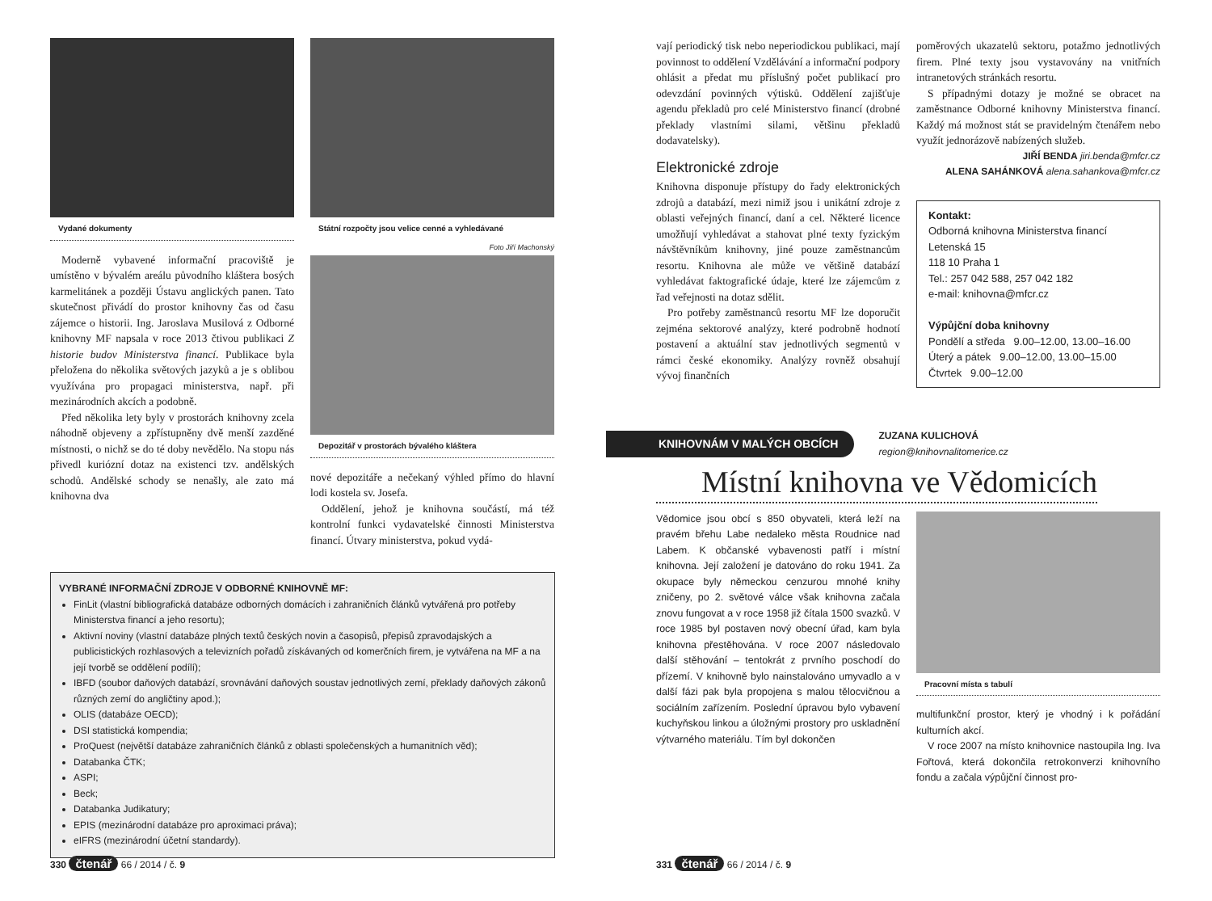Vydané dokumenty
Moderně vybavené informační pracoviště je umístěno v bývalém areálu původního kláštera bosých karmelitánek a později Ústavu anglických panen. Tato skutečnost přivádí do prostor knihovny čas od času zájemce o historii. Ing. Jaroslava Musilová z Odborné knihovny MF napsala v roce 2013 čtivou publikaci Z historie budov Ministerstva financí. Publikace byla přeložena do několika světových jazyků a je s oblibou využívána pro propagaci ministerstva, např. při mezinárodních akcích a podobně.
Před několika lety byly v prostorách knihovny zcela náhodně objeveny a zpřístupněny dvě menší zazděné místnosti, o nichž se do té doby nevědělo. Na stopu nás přivedl kuriózní dotaz na existenci tzv. andělských schodů. Andělské schody se nenašly, ale zato má knihovna dva
Státní rozpočty jsou velice cenné a vyhledávané
Foto Jiří Machonský
Depozitář v prostorách bývalého kláštera
nové depozitáře a nečekaný výhled přímo do hlavní lodi kostela sv. Josefa.
Oddělení, jehož je knihovna součástí, má též kontrolní funkci vydavatelské činnosti Ministerstva financí. Útvary ministerstva, pokud vydá-
VYBRANÉ INFORMAČNÍ ZDROJE V ODBORNÉ KNIHOVNĚ MF:
FinLit (vlastní bibliografická databáze odborných domácích i zahraničních článků vytvářená pro potřeby Ministerstva financí a jeho resortu);
Aktivní noviny (vlastní databáze plných textů českých novin a časopisů, přepisů zpravodajských a publicistických rozhlasových a televizních pořadů získávaných od komerčních firem, je vytvářena na MF a na její tvorbě se oddělení podílí);
IBFD (soubor daňových databází, srovnávání daňových soustav jednotlivých zemí, překlady daňových zákonů různých zemí do angličtiny apod.);
OLIS (databáze OECD);
DSI statistická kompendia;
ProQuest (největší databáze zahraničních článků z oblasti společenských a humanitních věd);
Databanka ČTK;
ASPI;
Beck;
Databanka Judikatury;
EPIS (mezinárodní databáze pro aproximaci práva);
eIFRS (mezinárodní účetní standardy).
330 čtenář 66 / 2014 / č. 9
vají periodický tisk nebo neperiodickou publikaci, mají povinnost to oddělení Vzdělávání a informační podpory ohlásit a předat mu příslušný počet publikací pro odevzdání povinných výtisků. Oddělení zajišťuje agendu překladů pro celé Ministerstvo financí (drobné překlady vlastními silami, většinu překladů dodavatelsky).
Elektronické zdroje
Knihovna disponuje přístupy do řady elektronických zdrojů a databází, mezi nimiž jsou i unikátní zdroje z oblasti veřejných financí, daní a cel. Některé licence umožňují vyhledávat a stahovat plné texty fyzickým návštěvníkům knihovny, jiné pouze zaměstnancům resortu. Knihovna ale může ve většině databází vyhledávat faktografické údaje, které lze zájemcům z řad veřejnosti na dotaz sdělit.
Pro potřeby zaměstnanců resortu MF lze doporučit zejména sektorové analýzy, které podrobně hodnotí postavení a aktuální stav jednotlivých segmentů v rámci české ekonomiky. Analýzy rovněž obsahují vývoj finančních
poměrových ukazatelů sektoru, potažmo jednotlivých firem. Plné texty jsou vystavovány na vnitřních intranetových stránkách resortu.
S případnými dotazy je možné se obracet na zaměstnance Odborné knihovny Ministerstva financí. Každý má možnost stát se pravidelným čtenářem nebo využít jednorázově nabízených služeb.
JIŘÍ BENDA jiri.benda@mfcr.cz
ALENA SAHÁNKOVÁ alena.sahankova@mfcr.cz
Kontakt:
Odborná knihovna Ministerstva financí
Letenská 15
118 10 Praha 1
Tel.: 257 042 588, 257 042 182
e-mail: knihovna@mfcr.cz
Výpůjční doba knihovny
Pondělí a středa 9.00–12.00, 13.00–16.00
Úterý a pátek 9.00–12.00, 13.00–15.00
Čtvrtek 9.00–12.00
KNIHOVNÁM V MALÝCH OBCÍCH
ZUZANA KULICHOVÁ
region@knihovnalitomerice.cz
Místní knihovna ve Vědomicích
Vědomice jsou obcí s 850 obyvateli, která leží na pravém břehu Labe nedaleko města Roudnice nad Labem. K občanské vybavenosti patří i místní knihovna. Její založení je datováno do roku 1941. Za okupace byly německou cenzurou mnohé knihy zničeny, po 2. světové válce však knihovna začala znovu fungovat a v roce 1958 již čítala 1500 svazků. V roce 1985 byl postaven nový obecní úřad, kam byla knihovna přestěhována. V roce 2007 následovalo další stěhování – tentokrát z prvního poschodí do přízemí. V knihovně bylo nainstalováno umyvadlo a v další fázi pak byla propojena s malou tělocvičnou a sociálním zařízením. Poslední úpravou bylo vybavení kuchyňskou linkou a úložnými prostory pro uskladnění výtvarného materiálu. Tím byl dokončen
Pracovní místa s tabulí
multifunkční prostor, který je vhodný i k pořádání kulturních akcí.
V roce 2007 na místo knihovnice nastoupila Ing. Iva Fořtová, která dokončila retrokonverzi knihovního fondu a začala výpůjční činnost pro-
331 čtenář 66 / 2014 / č. 9